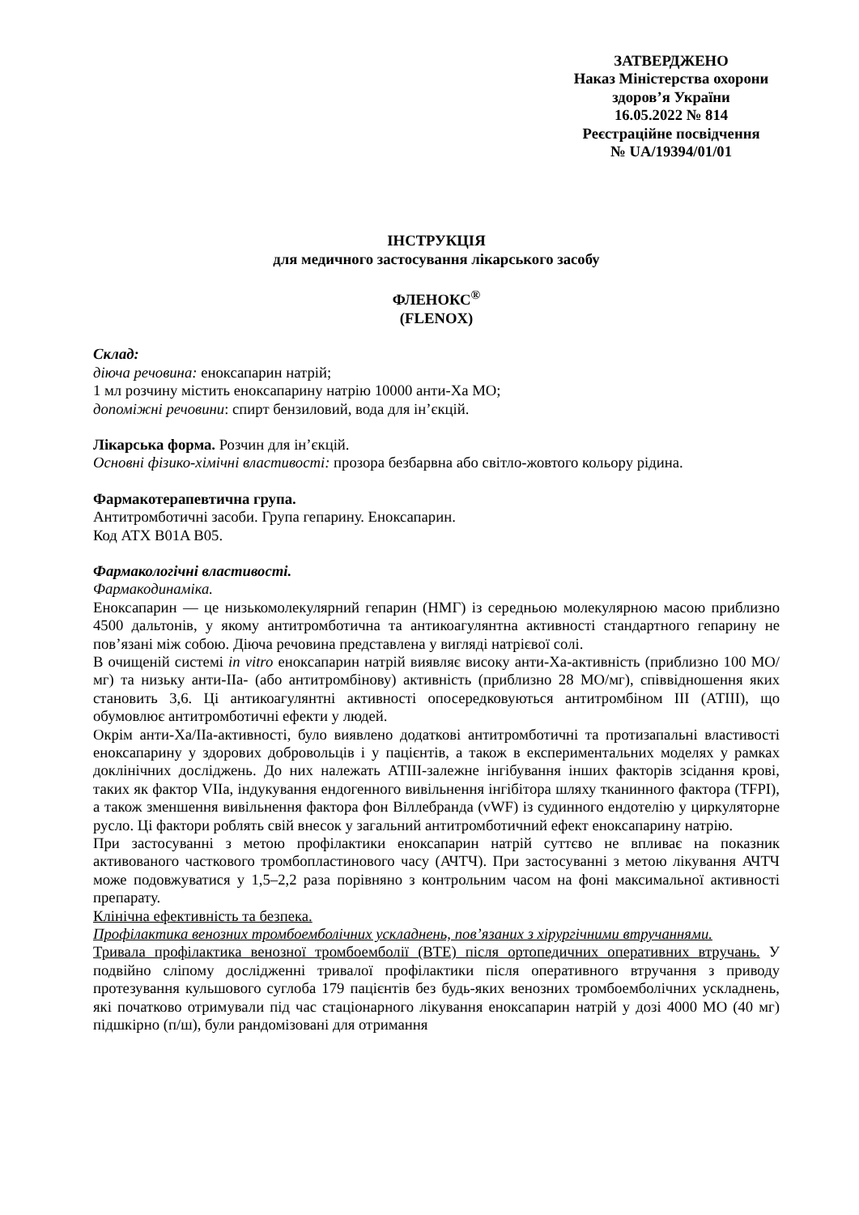ЗАТВЕРДЖЕНО
Наказ Міністерства охорони
здоров’я України
16.05.2022 № 814
Реєстраційне посвідчення
№ UA/19394/01/01
ІНСТРУКЦІЯ
для медичного застосування лікарського засобу
ФЛЕНОКС<sup>®</sup>
(FLENOX)
Склад:
діюча речовина: еноксапарин натрій;
1 мл розчину містить еноксапарину натрію 10000 анти-Ха МО;
допоміжні речовини: спирт бензиловий, вода для ін’єкцій.
Лікарська форма. Розчин для ін’єкцій.
Основні фізико-хімічні властивості: прозора безбарвна або світло-жовтого кольору рідина.
Фармакотерапевтична група.
Антитромботичні засоби. Група гепарину. Еноксапарин.
Код АТХ B01A B05.
Фармакологічні властивості.
Фармакодинаміка.
Еноксапарин — це низькомолекулярний гепарин (НМГ) із середньою молекулярною масою приблизно 4500 дальтонів, у якому антитромботична та антикоагулянтна активності стандартного гепарину не пов’язані між собою. Діюча речовина представлена у вигляді натрієвої солі.
В очищеній системі in vitro еноксапарин натрій виявляє високу анти-Ха-активність (приблизно 100 МО/мг) та низьку анти-IIa- (або антитромбінову) активність (приблизно 28 МО/мг), співвідношення яких становить 3,6. Ці антикоагулянтні активності опосередковуються антитромбіном ІІІ (АТІІІ), що обумовлює антитромботичні ефекти у людей.
Окрім анти-Xa/IIa-активності, було виявлено додаткові антитромботичні та протизапальні властивості еноксапарину у здорових добровольців і у пацієнтів, а також в експериментальних моделях у рамках доклінічних досліджень. До них належать АТIII-залежне інгібування інших факторів зсідання крові, таких як фактор VIIa, індукування ендогенного вивільнення інгібітора шляху тканинного фактора (TFPI), а також зменшення вивільнення фактора фон Віллебранда (vWF) із судинного ендотелію у циркуляторне русло. Ці фактори роблять свій внесок у загальний антитромботичний ефект еноксапарину натрію.
При застосуванні з метою профілактики еноксапарин натрій суттєво не впливає на показник активованого часткового тромбопластинового часу (АЧТЧ). При застосуванні з метою лікування АЧТЧ може подовжуватися у 1,5–2,2 раза порівняно з контрольним часом на фоні максимальної активності препарату.
Клінічна ефективність та безпека.
Профілактика венозних тромбоемболічних ускладнень, пов’язаних з хірургічними втручаннями.
Тривала профілактика венозної тромбоемболії (ВТЕ) після ортопедичних оперативних втручань. У подвійно сліпому дослідженні тривалої профілактики після оперативного втручання з приводу протезування кульшового суглоба 179 пацієнтів без будь-яких венозних тромбоемболічних ускладнень, які початково отримували під час стаціонарного лікування еноксапарин натрій у дозі 4000 МО (40 мг) підшкірно (п/ш), були рандомізовані для отримання